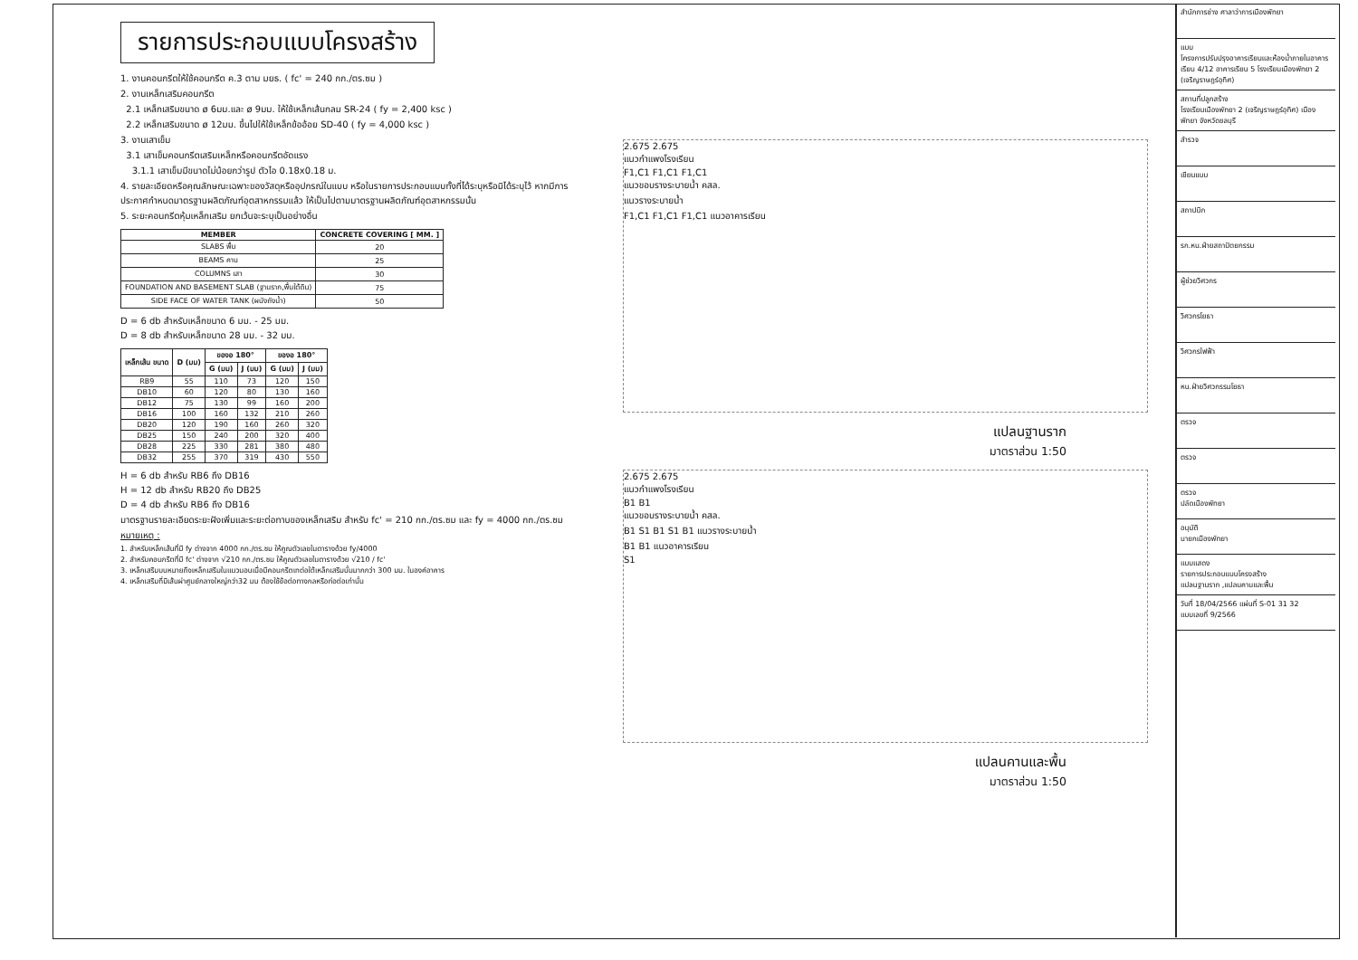รายการประกอบแบบโครงสร้าง
1. งานคอนกรีตให้ใช้คอนกรีต ค.3 ตาม มยธ. ( fc' = 240 กก./ตร.ซม )
2. งานเหล็กเสริมคอนกรีต
2.1 เหล็กเสริมขนาด ø 6มม.และ ø 9มม. ให้ใช้เหล็กเส้นกลม SR-24 ( fy = 2,400 ksc )
2.2 เหล็กเสริมขนาด ø 12มม. ขึ้นไปให้ใช้เหล็กข้ออ้อย SD-40 ( fy = 4,000 ksc )
3. งานเสาเข็ม
3.1 เสาเข็มคอนกรีตเสริมเหล็กหรือคอนกรีตอัดแรง
3.1.1 เสาเข็มมีขนาดไม่น้อยกว่ารูป ตัวไอ 0.18x0.18 ม.
4. รายละเอียดหรือคุณลักษณะเฉพาะของวัสดุหรืออุปกรณ์ในแบบ หรือในรายการประกอบแบบทั้งที่ได้ระบุหรือมิได้ระบุไว้ หากมีการประกาศกำหนดมาตรฐานผลิตภัณฑ์อุตสาหกรรมแล้ว ให้เป็นไปตามมาตรฐานผลิตภัณฑ์อุตสาหกรรมนั้น
5. ระยะคอนกรีตหุ้มเหล็กเสริม ยกเว้นจะระบุเป็นอย่างอื่น
| MEMBER | CONCRETE COVERING [ MM. ] |
| --- | --- |
| SLABS พื้น | 20 |
| BEAMS คาน | 25 |
| COLUMNS เสา | 30 |
| FOUNDATION AND BASEMENT SLAB (ฐานราก,พื้นใต้ดิน) | 75 |
| SIDE FACE OF WATER TANK (ผนังถังน้ำ) | 50 |
D = 6 db สำหรับเหล็กขนาด 6 มม. - 25 มม.
D = 8 db สำหรับเหล็กขนาด 28 มม. - 32 มม.
| เหล็กเส้น ขนาด | D (มม) | ของอ 180° | | ของอ 180° | |
| --- | --- | --- | --- | --- | --- |
| | | G (มม) | J (มม) | G (มม) | J (มม) |
| RB9 | 55 | 110 | 73 | 120 | 150 |
| DB10 | 60 | 120 | 80 | 130 | 160 |
| DB12 | 75 | 130 | 99 | 160 | 200 |
| DB16 | 100 | 160 | 132 | 210 | 260 |
| DB20 | 120 | 190 | 160 | 260 | 320 |
| DB25 | 150 | 240 | 200 | 320 | 400 |
| DB28 | 225 | 330 | 281 | 380 | 480 |
| DB32 | 255 | 370 | 319 | 430 | 550 |
H = 6 db สำหรับ RB6 ถึง DB16
H = 12 db สำหรับ RB20 ถึง DB25
D = 4 db สำหรับ RB6 ถึง DB16
มาตรฐานรายละเอียดระยะฝังเพิ่มและระยะต่อทาบของเหล็กเสริม สำหรับ fc' = 210 กก./ตร.ซม และ fy = 4000 กก./ตร.ซม
หมายเหตุ :
1. สำหรับเหล็กเส้นที่มี fy ต่างจาก 4000 กก./ตร.ซม ให้คูณตัวเลขในตารางด้วย fy/4000
2. สำหรับคอนกรีตที่มี fc' ต่างจาก √210 กก./ตร.ซม ให้คูณตัวเลขในตารางด้วย √210 / fc'
3. เหล็กเสริมบนหมายถึงเหล็กเสริมในแนวนอนเมื่อมีคอนกรีตเทต่อใต้เหล็กเสริมนั้นมากกว่า 300 มม. ในองค์อาคาร
4. เหล็กเสริมที่มีเส้นผ่าศูนย์กลางใหญ่กว่า32 มม ต้องใช้ข้อต่อทางกลหรือท่อต่อเท่านั้น
2.675 2.675
แนวกำแพงโรงเรียน
F1,C1 F1,C1 F1,C1
แนวขอบรางระบายน้ำ คสล.
แนวรางระบายน้ำ
F1,C1 F1,C1 F1,C1 แนวอาคารเรียน
แปลนฐานราก
มาตราส่วน 1:50
2.675 2.675
แนวกำแพงโรงเรียน
B1 B1
แนวขอบรางระบายน้ำ คสล.
B1 S1 B1 S1 B1 แนวรางระบายน้ำ
B1 B1 แนวอาคารเรียน
S1
แปลนคานและพื้น
มาตราส่วน 1:50
สำนักการช่าง ศาลาว่าการเมืองพัทยา
แบบ
โครงการปรับปรุงอาคารเรียนและห้องน้ำภายในอาคารเรียน 4/12 อาคารเรียน 5 โรงเรียนเมืองพัทยา 2 (เจริญราษฎร์อุทิศ)
สถานที่ปลูกสร้าง
โรงเรียนเมืองพัทยา 2 (เจริญราษฎร์อุทิศ) เมืองพัทยา จังหวัดชลบุรี
สำรวจ
เขียนแบบ
สถาปนิก
รก.หน.ฝ่ายสถาปัตยกรรม
ผู้ช่วยวิศวกร
วิศวกรโยธา
วิศวกรไฟฟ้า
หน.ฝ่ายวิศวกรรมโยธา
ตรวจ
ตรวจ
ตรวจ
ปลัดเมืองพัทยา
อนุมัติ
นายกเมืองพัทยา
แบบแสดง
รายการประกอบแบบโครงสร้าง
แปลนฐานราก ,แปลนคานและพื้น
วันที่ 18/04/2566 แผ่นที่ S-01 31 32
แบบเลขที่ 9/2566